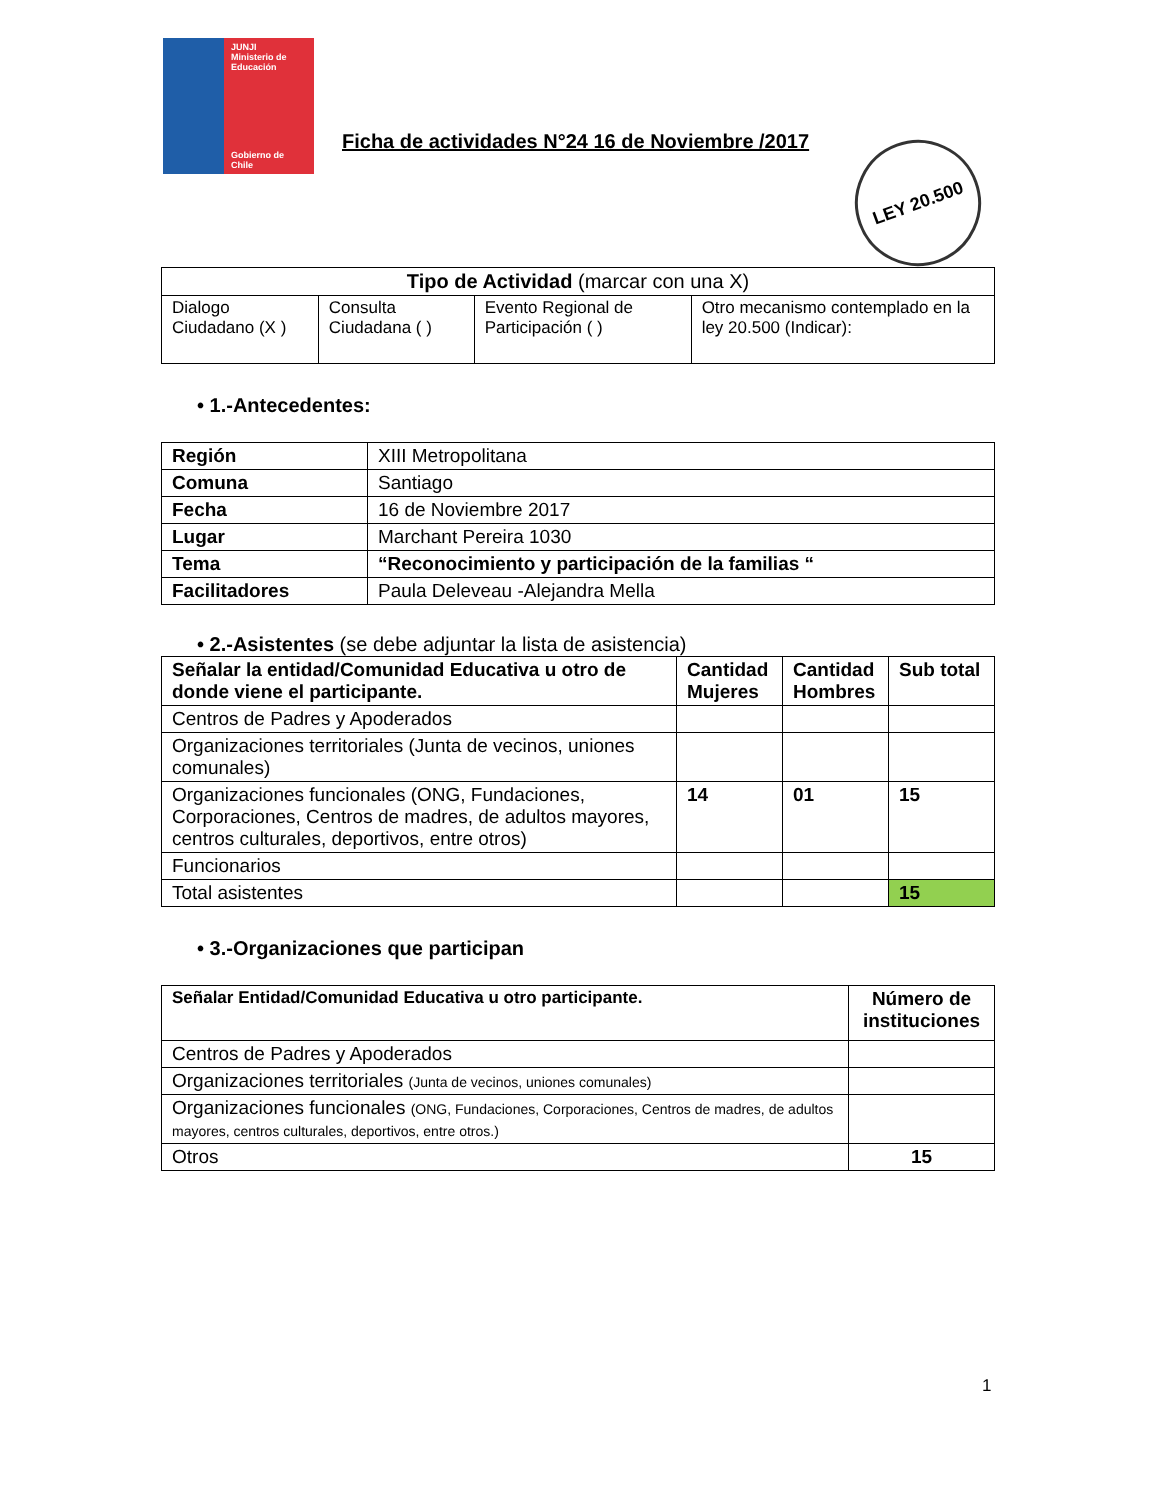JUNJI
Ministerio de Educación
Gobierno de Chile
Ficha de actividades N°24 16 de Noviembre /2017
LEY 20.500
| Tipo de Actividad (marcar con una X) | | | |
| --- | --- | --- | --- |
| Dialogo Ciudadano (X ) | Consulta Ciudadana ( ) | Evento Regional de Participación ( ) | Otro mecanismo contemplado en la ley 20.500 (Indicar): |
• 1.-Antecedentes:
| Región | XIII Metropolitana |
| Comuna | Santiago |
| Fecha | 16 de Noviembre 2017 |
| Lugar | Marchant Pereira 1030 |
| Tema | “Reconocimiento y participación de la familias “ |
| Facilitadores | Paula Deleveau -Alejandra Mella |
• 2.-Asistentes (se debe adjuntar la lista de asistencia)
| Señalar la entidad/Comunidad Educativa u otro de donde viene el participante. | Cantidad Mujeres | Cantidad Hombres | Sub total |
| --- | --- | --- | --- |
| Centros de Padres y Apoderados | | | |
| Organizaciones territoriales (Junta de vecinos, uniones comunales) | | | |
| Organizaciones funcionales (ONG, Fundaciones, Corporaciones, Centros de madres, de adultos mayores, centros culturales, deportivos, entre otros) | 14 | 01 | 15 |
| Funcionarios | | | |
| Total asistentes | | | 15 |
• 3.-Organizaciones que participan
| Señalar Entidad/Comunidad Educativa u otro participante. | Número de instituciones |
| --- | --- |
| Centros de Padres y Apoderados | |
| Organizaciones territoriales (Junta de vecinos, uniones comunales) | |
| Organizaciones funcionales (ONG, Fundaciones, Corporaciones, Centros de madres, de adultos mayores, centros culturales, deportivos, entre otros.) | |
| Otros | 15 |
1